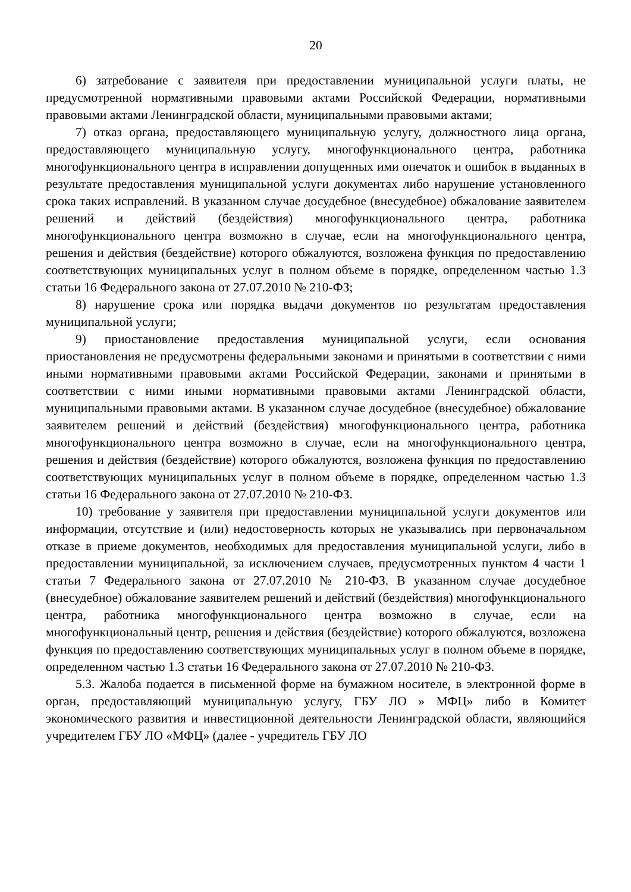20
6) затребование с заявителя при предоставлении муниципальной услуги платы, не предусмотренной нормативными правовыми актами Российской Федерации, нормативными правовыми актами Ленинградской области, муниципальными правовыми актами;
7) отказ органа, предоставляющего муниципальную услугу, должностного лица органа, предоставляющего муниципальную услугу, многофункционального центра, работника многофункционального центра в исправлении допущенных ими опечаток и ошибок в выданных в результате предоставления муниципальной услуги документах либо нарушение установленного срока таких исправлений. В указанном случае досудебное (внесудебное) обжалование заявителем решений и действий (бездействия) многофункционального центра, работника многофункционального центра возможно в случае, если на многофункционального центра, решения и действия (бездействие) которого обжалуются, возложена функция по предоставлению соответствующих муниципальных услуг в полном объеме в порядке, определенном частью 1.3 статьи 16 Федерального закона от 27.07.2010 № 210-ФЗ;
8) нарушение срока или порядка выдачи документов по результатам предоставления муниципальной услуги;
9) приостановление предоставления муниципальной услуги, если основания приостановления не предусмотрены федеральными законами и принятыми в соответствии с ними иными нормативными правовыми актами Российской Федерации, законами и принятыми в соответствии с ними иными нормативными правовыми актами Ленинградской области, муниципальными правовыми актами. В указанном случае досудебное (внесудебное) обжалование заявителем решений и действий (бездействия) многофункционального центра, работника многофункционального центра возможно в случае, если на многофункционального центра, решения и действия (бездействие) которого обжалуются, возложена функция по предоставлению соответствующих муниципальных услуг в полном объеме в порядке, определенном частью 1.3 статьи 16 Федерального закона от 27.07.2010 № 210-ФЗ.
10) требование у заявителя при предоставлении муниципальной услуги документов или информации, отсутствие и (или) недостоверность которых не указывались при первоначальном отказе в приеме документов, необходимых для предоставления муниципальной услуги, либо в предоставлении муниципальной, за исключением случаев, предусмотренных пунктом 4 части 1 статьи 7 Федерального закона от 27.07.2010 № 210-ФЗ. В указанном случае досудебное (внесудебное) обжалование заявителем решений и действий (бездействия) многофункционального центра, работника многофункционального центра возможно в случае, если на многофункциональный центр, решения и действия (бездействие) которого обжалуются, возложена функция по предоставлению соответствующих муниципальных услуг в полном объеме в порядке, определенном частью 1.3 статьи 16 Федерального закона от 27.07.2010 № 210-ФЗ.
5.3. Жалоба подается в письменной форме на бумажном носителе, в электронной форме в орган, предоставляющий муниципальную услугу, ГБУ ЛО » МФЦ» либо в Комитет экономического развития и инвестиционной деятельности Ленинградской области, являющийся учредителем ГБУ ЛО «МФЦ» (далее - учредитель ГБУ ЛО